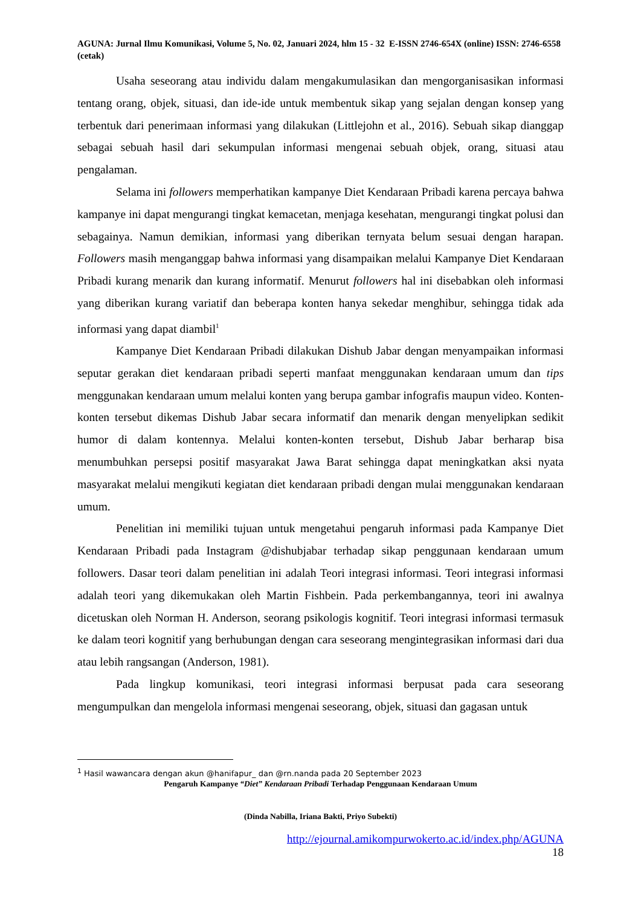AGUNA: Jurnal Ilmu Komunikasi, Volume 5, No. 02, Januari 2024, hlm 15 - 32 E-ISSN 2746-654X (online) ISSN: 2746-6558 (cetak)
Usaha seseorang atau individu dalam mengakumulasikan dan mengorganisasikan informasi tentang orang, objek, situasi, dan ide-ide untuk membentuk sikap yang sejalan dengan konsep yang terbentuk dari penerimaan informasi yang dilakukan (Littlejohn et al., 2016). Sebuah sikap dianggap sebagai sebuah hasil dari sekumpulan informasi mengenai sebuah objek, orang, situasi atau pengalaman.
Selama ini followers memperhatikan kampanye Diet Kendaraan Pribadi karena percaya bahwa kampanye ini dapat mengurangi tingkat kemacetan, menjaga kesehatan, mengurangi tingkat polusi dan sebagainya. Namun demikian, informasi yang diberikan ternyata belum sesuai dengan harapan. Followers masih menganggap bahwa informasi yang disampaikan melalui Kampanye Diet Kendaraan Pribadi kurang menarik dan kurang informatif. Menurut followers hal ini disebabkan oleh informasi yang diberikan kurang variatif dan beberapa konten hanya sekedar menghibur, sehingga tidak ada informasi yang dapat diambil<sup>1</sup>
Kampanye Diet Kendaraan Pribadi dilakukan Dishub Jabar dengan menyampaikan informasi seputar gerakan diet kendaraan pribadi seperti manfaat menggunakan kendaraan umum dan tips menggunakan kendaraan umum melalui konten yang berupa gambar infografis maupun video. Konten-konten tersebut dikemas Dishub Jabar secara informatif dan menarik dengan menyelipkan sedikit humor di dalam kontennya. Melalui konten-konten tersebut, Dishub Jabar berharap bisa menumbuhkan persepsi positif masyarakat Jawa Barat sehingga dapat meningkatkan aksi nyata masyarakat melalui mengikuti kegiatan diet kendaraan pribadi dengan mulai menggunakan kendaraan umum.
Penelitian ini memiliki tujuan untuk mengetahui pengaruh informasi pada Kampanye Diet Kendaraan Pribadi pada Instagram @dishubjabar terhadap sikap penggunaan kendaraan umum followers. Dasar teori dalam penelitian ini adalah Teori integrasi informasi. Teori integrasi informasi adalah teori yang dikemukakan oleh Martin Fishbein. Pada perkembangannya, teori ini awalnya dicetuskan oleh Norman H. Anderson, seorang psikologis kognitif. Teori integrasi informasi termasuk ke dalam teori kognitif yang berhubungan dengan cara seseorang mengintegrasikan informasi dari dua atau lebih rangsangan (Anderson, 1981).
Pada lingkup komunikasi, teori integrasi informasi berpusat pada cara seseorang mengumpulkan dan mengelola informasi mengenai seseorang, objek, situasi dan gagasan untuk
<sup>1</sup> Hasil wawancara dengan akun @hanifapur_ dan @rn.nanda pada 20 September 2023
Pengaruh Kampanye “Diet” Kendaraan Pribadi Terhadap Penggunaan Kendaraan Umum
(Dinda Nabilla, Iriana Bakti, Priyo Subekti)
http://ejournal.amikompurwokerto.ac.id/index.php/AGUNA
18